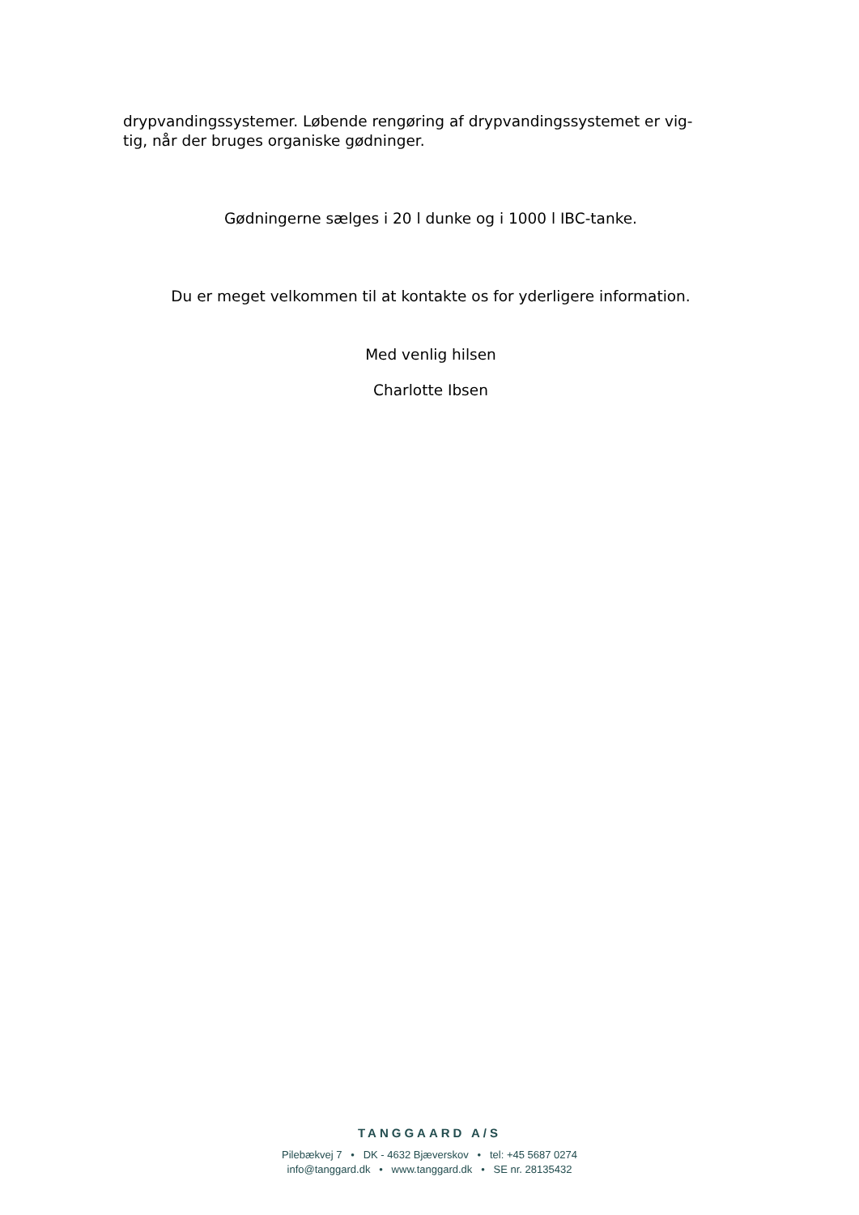drypvandingssystemer. Løbende rengøring af drypvandingssystemet er vig-
tig, når der bruges organiske gødninger.
Gødningerne sælges i 20 l dunke og i 1000 l IBC-tanke.
Du er meget velkommen til at kontakte os for yderligere information.
Med venlig hilsen
Charlotte Ibsen
TANGGAARD A/S
Pilebækvej 7 • DK - 4632 Bjæverskov • tel: +45 5687 0274
info@tanggard.dk • www.tanggard.dk • SE nr. 28135432